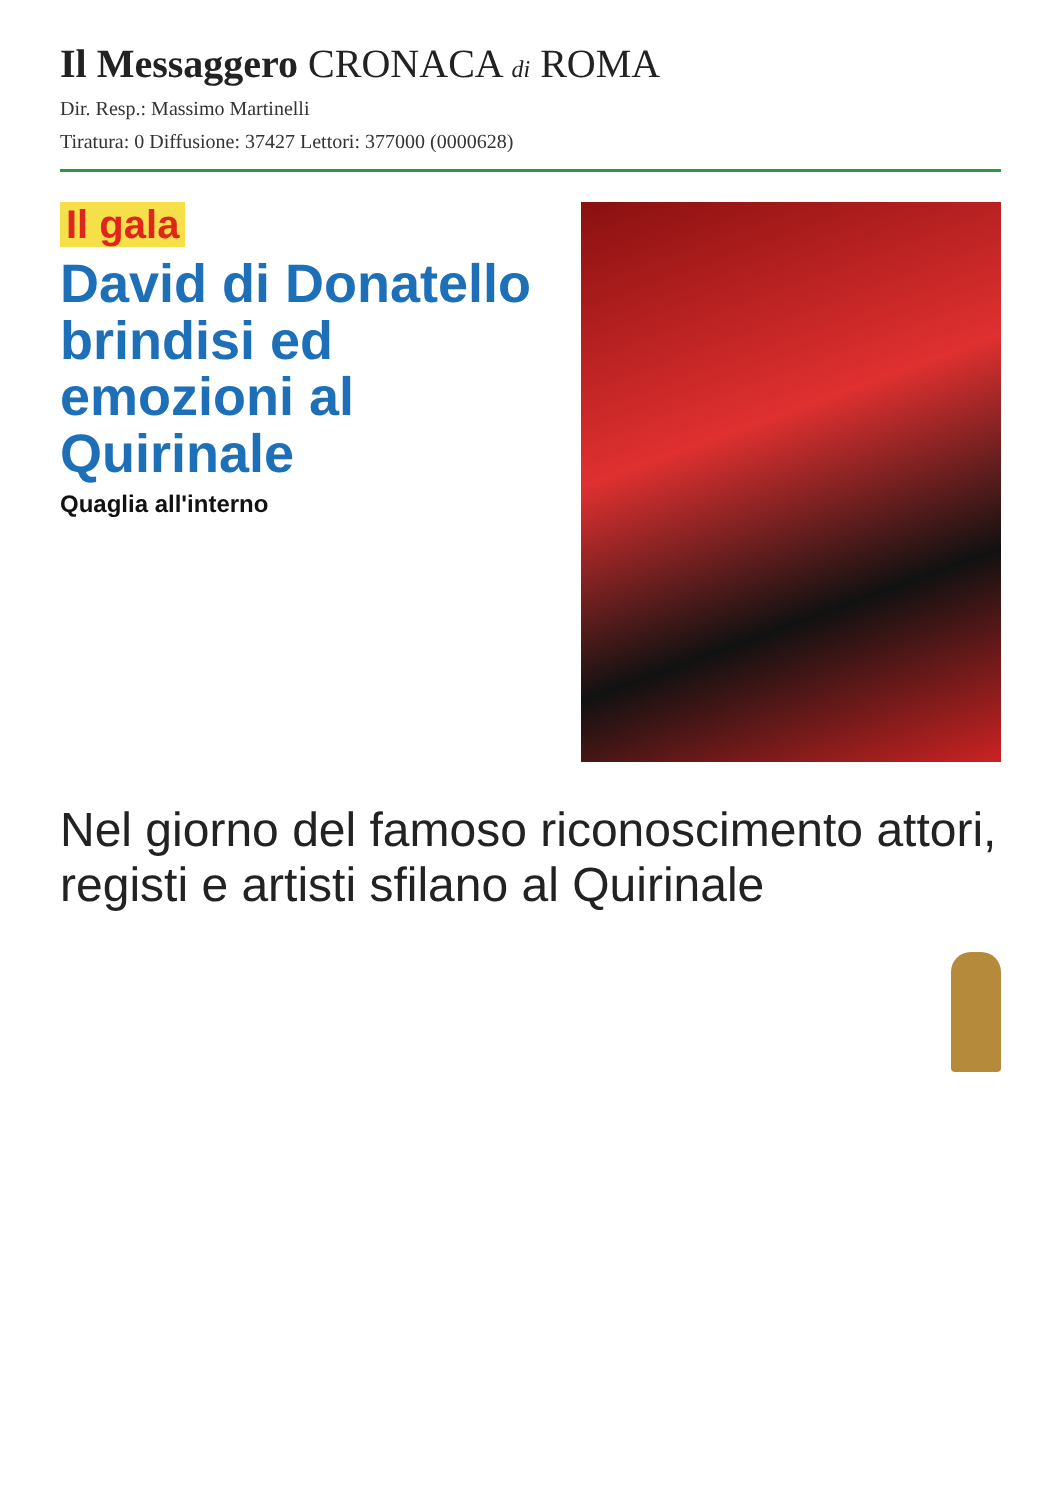Il Messaggero CRONACA di ROMA
Dir. Resp.: Massimo Martinelli
Tiratura: 0 Diffusione: 37427 Lettori: 377000 (0000628)
Il gala
David di Donatello brindisi ed emozioni al Quirinale
Quaglia all'interno
Nel giorno del famoso riconoscimento attori, registi e artisti sfilano al Quirinale